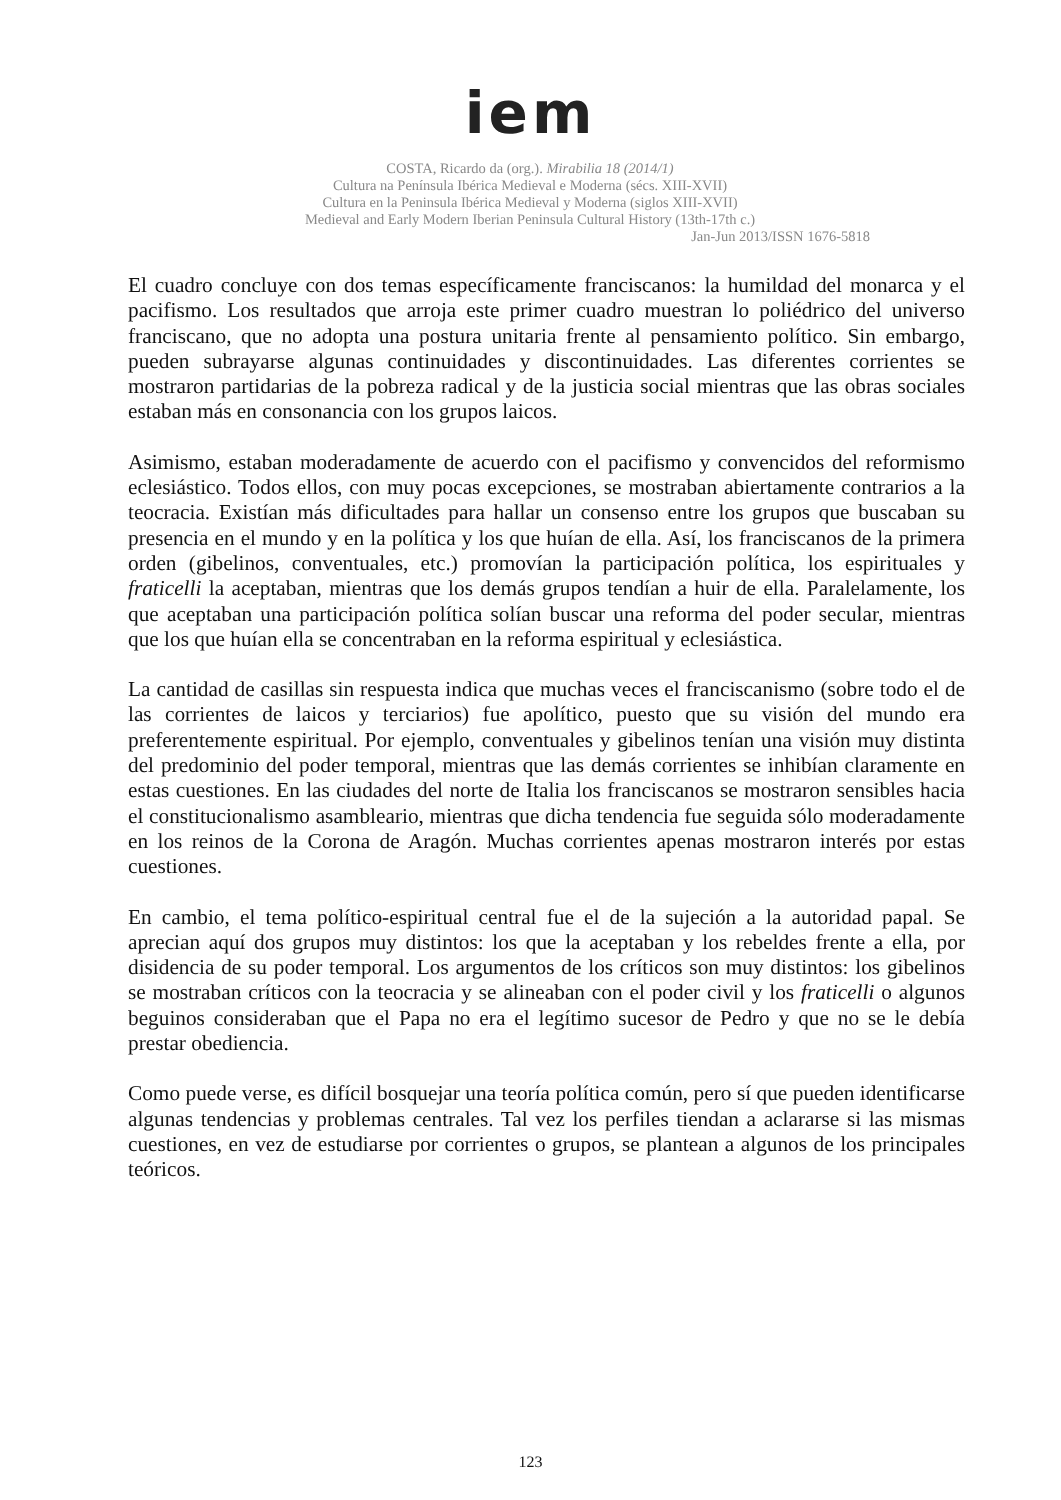iem
COSTA, Ricardo da (org.). Mirabilia 18 (2014/1)
Cultura na Península Ibérica Medieval e Moderna (sécs. XIII-XVII)
Cultura en la Peninsula Ibérica Medieval y Moderna (siglos XIII-XVII)
Medieval and Early Modern Iberian Peninsula Cultural History (13th-17th c.)
Jan-Jun 2013/ISSN 1676-5818
El cuadro concluye con dos temas específicamente franciscanos: la humildad del monarca y el pacifismo. Los resultados que arroja este primer cuadro muestran lo poliédrico del universo franciscano, que no adopta una postura unitaria frente al pensamiento político. Sin embargo, pueden subrayarse algunas continuidades y discontinuidades. Las diferentes corrientes se mostraron partidarias de la pobreza radical y de la justicia social mientras que las obras sociales estaban más en consonancia con los grupos laicos.
Asimismo, estaban moderadamente de acuerdo con el pacifismo y convencidos del reformismo eclesiástico. Todos ellos, con muy pocas excepciones, se mostraban abiertamente contrarios a la teocracia. Existían más dificultades para hallar un consenso entre los grupos que buscaban su presencia en el mundo y en la política y los que huían de ella. Así, los franciscanos de la primera orden (gibelinos, conventuales, etc.) promovían la participación política, los espirituales y fraticelli la aceptaban, mientras que los demás grupos tendían a huir de ella. Paralelamente, los que aceptaban una participación política solían buscar una reforma del poder secular, mientras que los que huían ella se concentraban en la reforma espiritual y eclesiástica.
La cantidad de casillas sin respuesta indica que muchas veces el franciscanismo (sobre todo el de las corrientes de laicos y terciarios) fue apolítico, puesto que su visión del mundo era preferentemente espiritual. Por ejemplo, conventuales y gibelinos tenían una visión muy distinta del predominio del poder temporal, mientras que las demás corrientes se inhibían claramente en estas cuestiones. En las ciudades del norte de Italia los franciscanos se mostraron sensibles hacia el constitucionalismo asambleario, mientras que dicha tendencia fue seguida sólo moderadamente en los reinos de la Corona de Aragón. Muchas corrientes apenas mostraron interés por estas cuestiones.
En cambio, el tema político-espiritual central fue el de la sujeción a la autoridad papal. Se aprecian aquí dos grupos muy distintos: los que la aceptaban y los rebeldes frente a ella, por disidencia de su poder temporal. Los argumentos de los críticos son muy distintos: los gibelinos se mostraban críticos con la teocracia y se alineaban con el poder civil y los fraticelli o algunos beguinos consideraban que el Papa no era el legítimo sucesor de Pedro y que no se le debía prestar obediencia.
Como puede verse, es difícil bosquejar una teoría política común, pero sí que pueden identificarse algunas tendencias y problemas centrales. Tal vez los perfiles tiendan a aclararse si las mismas cuestiones, en vez de estudiarse por corrientes o grupos, se plantean a algunos de los principales teóricos.
123